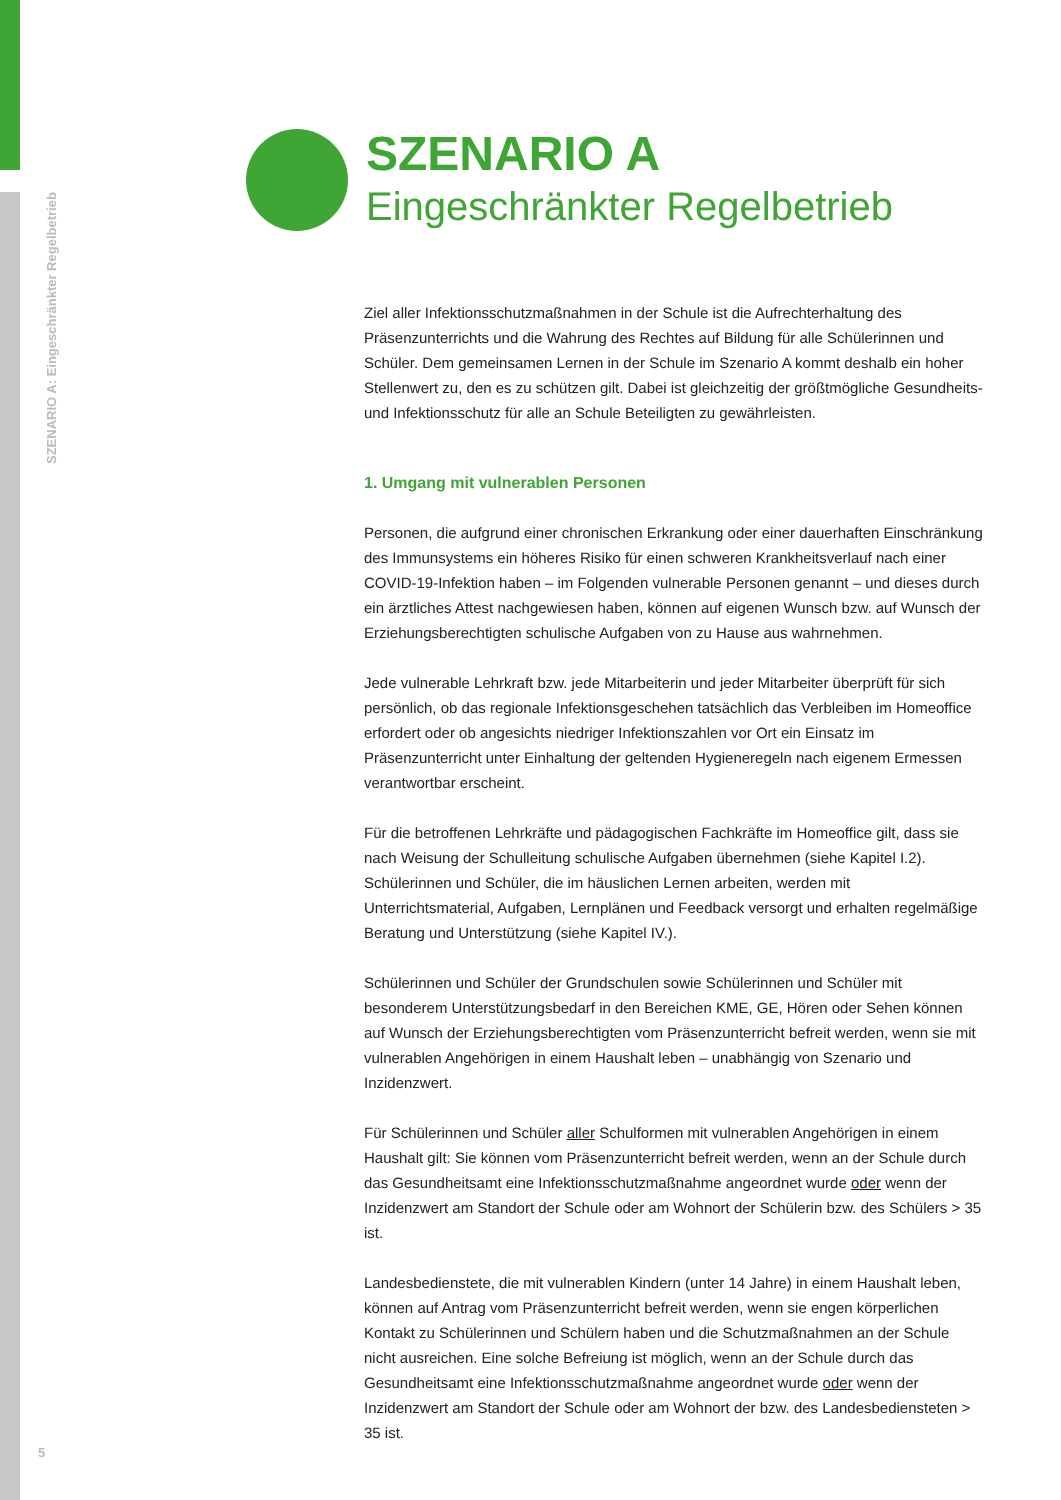SZENARIO A: Eingeschränkter Regelbetrieb
5
SZENARIO A
Eingeschränkter Regelbetrieb
Ziel aller Infektionsschutzmaßnahmen in der Schule ist die Aufrechterhaltung des Präsenzunterrichts und die Wahrung des Rechtes auf Bildung für alle Schülerinnen und Schüler. Dem gemeinsamen Lernen in der Schule im Szenario A kommt deshalb ein hoher Stellenwert zu, den es zu schützen gilt. Dabei ist gleichzeitig der größtmögliche Gesundheits- und Infektionsschutz für alle an Schule Beteiligten zu gewährleisten.
1. Umgang mit vulnerablen Personen
Personen, die aufgrund einer chronischen Erkrankung oder einer dauerhaften Einschränkung des Immunsystems ein höheres Risiko für einen schweren Krankheitsverlauf nach einer COVID-19-Infektion haben – im Folgenden vulnerable Personen genannt – und dieses durch ein ärztliches Attest nachgewiesen haben, können auf eigenen Wunsch bzw. auf Wunsch der Erziehungsberechtigten schulische Aufgaben von zu Hause aus wahrnehmen.
Jede vulnerable Lehrkraft bzw. jede Mitarbeiterin und jeder Mitarbeiter überprüft für sich persönlich, ob das regionale Infektionsgeschehen tatsächlich das Verbleiben im Homeoffice erfordert oder ob angesichts niedriger Infektionszahlen vor Ort ein Einsatz im Präsenzunterricht unter Einhaltung der geltenden Hygieneregeln nach eigenem Ermessen verantwortbar erscheint.
Für die betroffenen Lehrkräfte und pädagogischen Fachkräfte im Homeoffice gilt, dass sie nach Weisung der Schulleitung schulische Aufgaben übernehmen (siehe Kapitel I.2). Schülerinnen und Schüler, die im häuslichen Lernen arbeiten, werden mit Unterrichtsmaterial, Aufgaben, Lernplänen und Feedback versorgt und erhalten regelmäßige Beratung und Unterstützung (siehe Kapitel IV.).
Schülerinnen und Schüler der Grundschulen sowie Schülerinnen und Schüler mit besonderem Unterstützungsbedarf in den Bereichen KME, GE, Hören oder Sehen können auf Wunsch der Erziehungsberechtigten vom Präsenzunterricht befreit werden, wenn sie mit vulnerablen Angehörigen in einem Haushalt leben – unabhängig von Szenario und Inzidenzwert.
Für Schülerinnen und Schüler aller Schulformen mit vulnerablen Angehörigen in einem Haushalt gilt: Sie können vom Präsenzunterricht befreit werden, wenn an der Schule durch das Gesundheitsamt eine Infektionsschutzmaßnahme angeordnet wurde oder wenn der Inzidenzwert am Standort der Schule oder am Wohnort der Schülerin bzw. des Schülers > 35 ist.
Landesbedienstete, die mit vulnerablen Kindern (unter 14 Jahre) in einem Haushalt leben, können auf Antrag vom Präsenzunterricht befreit werden, wenn sie engen körperlichen Kontakt zu Schülerinnen und Schülern haben und die Schutzmaßnahmen an der Schule nicht ausreichen. Eine solche Befreiung ist möglich, wenn an der Schule durch das Gesundheitsamt eine Infektionsschutzmaßnahme angeordnet wurde oder wenn der Inzidenzwert am Standort der Schule oder am Wohnort der bzw. des Landesbediensteten > 35 ist.